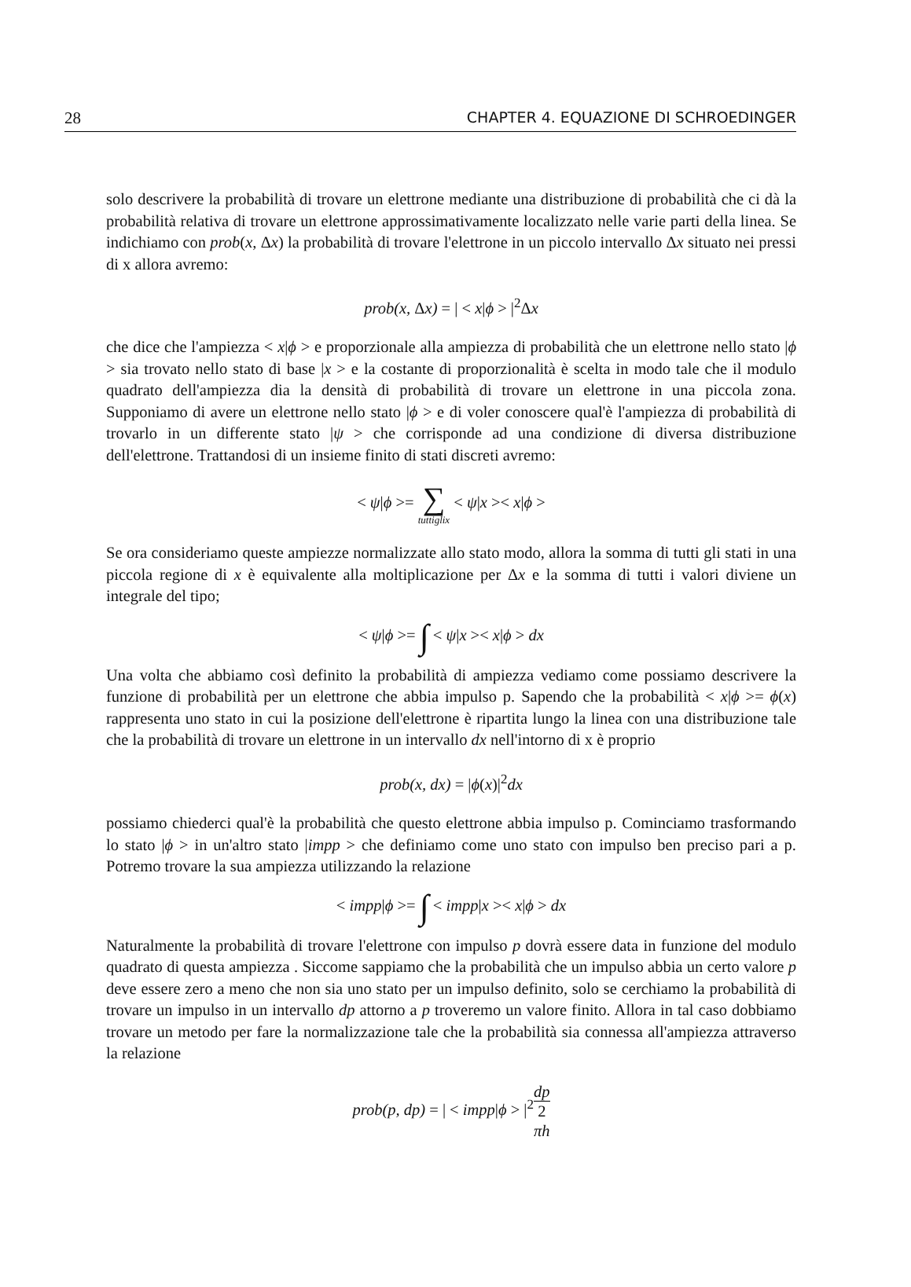28 CHAPTER 4. EQUAZIONE DI SCHROEDINGER
solo descrivere la probabilità di trovare un elettrone mediante una distribuzione di probabilità che ci dà la probabilità relativa di trovare un elettrone approssimativamente localizzato nelle varie parti della linea. Se indichiamo con prob(x, Δx) la probabilità di trovare l'elettrone in un piccolo intervallo Δx situato nei pressi di x allora avremo:
prob(x, Δx) = | < x|ϕ > |<sup>2</sup>Δx
che dice che l'ampiezza < x|ϕ > e proporzionale alla ampiezza di probabilità che un elettrone nello stato |ϕ > sia trovato nello stato di base |x > e la costante di proporzionalità è scelta in modo tale che il modulo quadrato dell'ampiezza dia la densità di probabilità di trovare un elettrone in una piccola zona. Supponiamo di avere un elettrone nello stato |ϕ > e di voler conoscere qual'è l'ampiezza di probabilità di trovarlo in un differente stato |ψ > che corrisponde ad una condizione di diversa distribuzione dell'elettrone. Trattandosi di un insieme finito di stati discreti avremo:
< ψ|ϕ >= ∑ tuttiglix < ψ|x >< x|ϕ >
Se ora consideriamo queste ampiezze normalizzate allo stato modo, allora la somma di tutti gli stati in una piccola regione di x è equivalente alla moltiplicazione per Δx e la somma di tutti i valori diviene un integrale del tipo;
< ψ|ϕ >= ∫ < ψ|x >< x|ϕ > dx
Una volta che abbiamo così definito la probabilità di ampiezza vediamo come possiamo descrivere la funzione di probabilità per un elettrone che abbia impulso p. Sapendo che la probabilità < x|ϕ >= ϕ(x) rappresenta uno stato in cui la posizione dell'elettrone è ripartita lungo la linea con una distribuzione tale che la probabilità di trovare un elettrone in un intervallo dx nell'intorno di x è proprio
prob(x, dx) = |ϕ(x)|<sup>2</sup>dx
possiamo chiederci qual'è la probabilità che questo elettrone abbia impulso p. Cominciamo trasformando lo stato |ϕ > in un'altro stato |impp > che definiamo come uno stato con impulso ben preciso pari a p. Potremo trovare la sua ampiezza utilizzando la relazione
< impp|ϕ >= ∫ < impp|x >< x|ϕ > dx
Naturalmente la probabilità di trovare l'elettrone con impulso p dovrà essere data in funzione del modulo quadrato di questa ampiezza . Siccome sappiamo che la probabilità che un impulso abbia un certo valore p deve essere zero a meno che non sia uno stato per un impulso definito, solo se cerchiamo la probabilità di trovare un impulso in un intervallo dp attorno a p troveremo un valore finito. Allora in tal caso dobbiamo trovare un metodo per fare la normalizzazione tale che la probabilità sia connessa all'ampiezza attraverso la relazione
prob(p, dp) = | < impp|ϕ > |<sup>2</sup> dp 2
πh